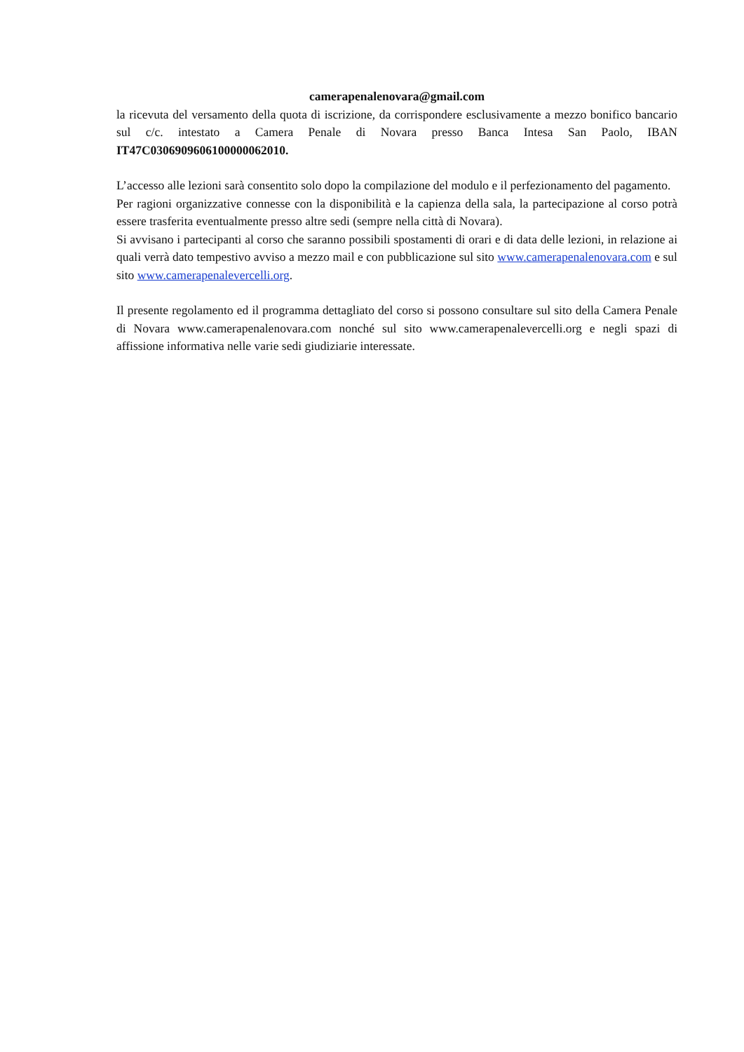camerapenalenovara@gmail.com
la ricevuta del versamento della quota di iscrizione, da corrispondere esclusivamente a mezzo bonifico bancario sul c/c. intestato a Camera Penale di Novara presso Banca Intesa San Paolo, IBAN IT47C0306909606100000062010.
L’accesso alle lezioni sarà consentito solo dopo la compilazione del modulo e il perfezionamento del pagamento.
Per ragioni organizzative connesse con la disponibilità e la capienza della sala, la partecipazione al corso potrà essere trasferita eventualmente presso altre sedi (sempre nella città di Novara).
Si avvisano i partecipanti al corso che saranno possibili spostamenti di orari e di data delle lezioni, in relazione ai quali verrà dato tempestivo avviso a mezzo mail e con pubblicazione sul sito www.camerapenalenovara.com e sul sito www.camerapenalevercelli.org.
Il presente regolamento ed il programma dettagliato del corso si possono consultare sul sito della Camera Penale di Novara www.camerapenalenovara.com nonché sul sito www.camerapenalevercelli.org e negli spazi di affissione informativa nelle varie sedi giudiziarie interessate.